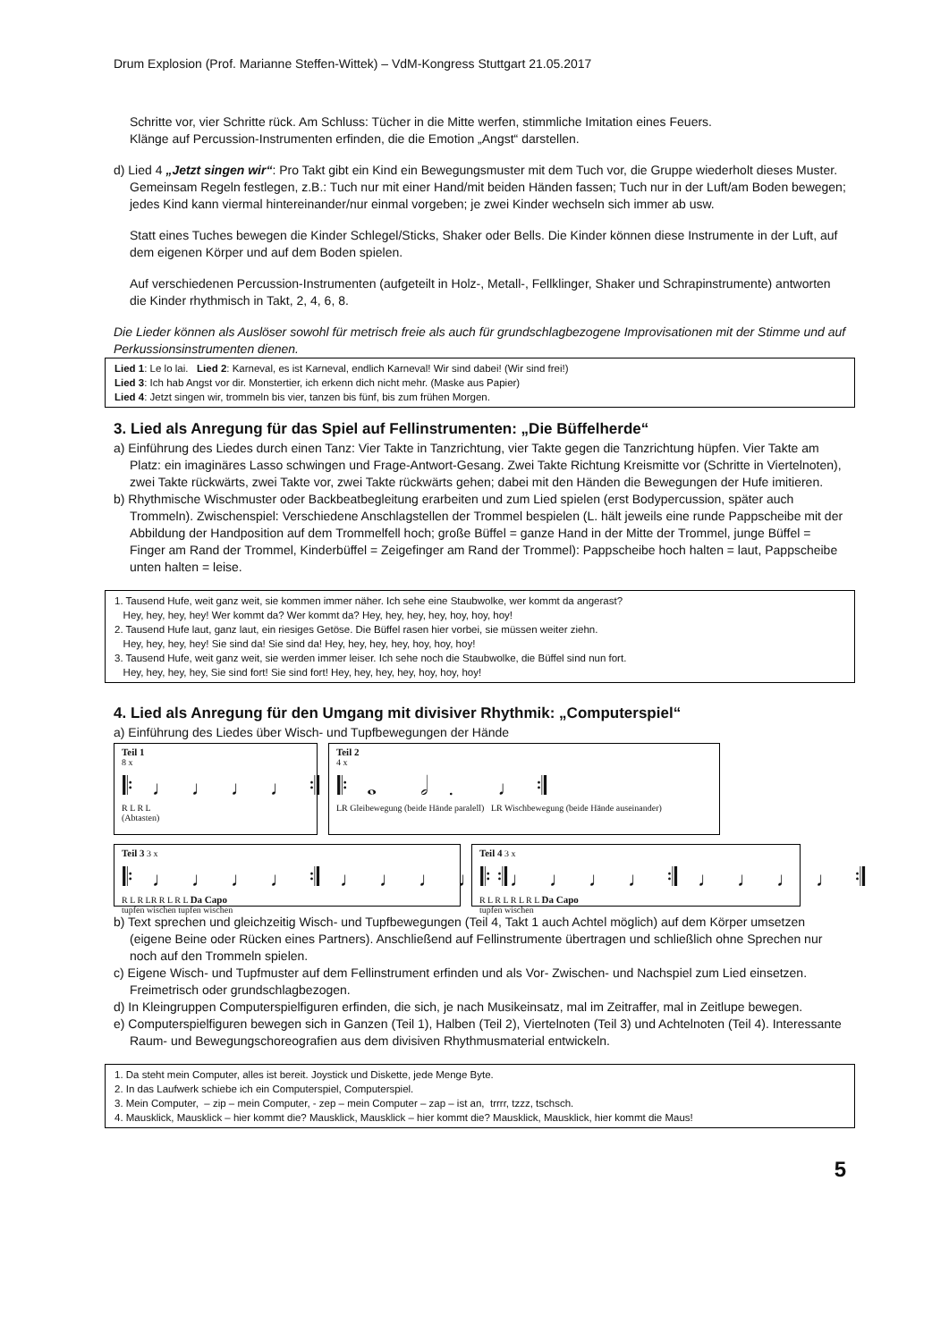Drum Explosion (Prof. Marianne Steffen-Wittek) – VdM-Kongress Stuttgart 21.05.2017
Schritte vor, vier Schritte rück. Am Schluss: Tücher in die Mitte werfen, stimmliche Imitation eines Feuers.
Klänge auf Percussion-Instrumenten erfinden, die die Emotion „Angst“ darstellen.
d) Lied 4 „Jetzt singen wir“: Pro Takt gibt ein Kind ein Bewegungsmuster mit dem Tuch vor, die Gruppe wiederholt dieses Muster. Gemeinsam Regeln festlegen, z.B.: Tuch nur mit einer Hand/mit beiden Händen fassen; Tuch nur in der Luft/am Boden bewegen; jedes Kind kann viermal hintereinander/nur einmal vorgeben; je zwei Kinder wechseln sich immer ab usw.
Statt eines Tuches bewegen die Kinder Schlegel/Sticks, Shaker oder Bells. Die Kinder können diese Instrumente in der Luft, auf dem eigenen Körper und auf dem Boden spielen.
Auf verschiedenen Percussion-Instrumenten (aufgeteilt in Holz-, Metall-, Fellklinger, Shaker und Schrapinstrumente) antworten die Kinder rhythmisch in Takt, 2, 4, 6, 8.
Die Lieder können als Auslöser sowohl für metrisch freie als auch für grundschlagbezogene Improvisationen mit der Stimme und auf Perkussionsinstrumenten dienen.
Lied 1: Le lo lai. Lied 2: Karneval, es ist Karneval, endlich Karneval! Wir sind dabei! (Wir sind frei!)
Lied 3: Ich hab Angst vor dir. Monstertier, ich erkenn dich nicht mehr. (Maske aus Papier)
Lied 4: Jetzt singen wir, trommeln bis vier, tanzen bis fünf, bis zum frühen Morgen.
3. Lied als Anregung für das Spiel auf Fellinstrumenten: „Die Büffelherde“
a) Einführung des Liedes durch einen Tanz: Vier Takte in Tanzrichtung, vier Takte gegen die Tanzrichtung hüpfen. Vier Takte am Platz: ein imaginäres Lasso schwingen und Frage-Antwort-Gesang. Zwei Takte Richtung Kreismitte vor (Schritte in Viertelnoten), zwei Takte rückwärts, zwei Takte vor, zwei Takte rückwärts gehen; dabei mit den Händen die Bewegungen der Hufe imitieren.
b) Rhythmische Wischmuster oder Backbeatbegleitung erarbeiten und zum Lied spielen (erst Bodypercussion, später auch Trommeln). Zwischenspiel: Verschiedene Anschlagstellen der Trommel bespielen (L. hält jeweils eine runde Pappscheibe mit der Abbildung der Handposition auf dem Trommelfell hoch; große Büffel = ganze Hand in der Mitte der Trommel, junge Büffel = Finger am Rand der Trommel, Kinderbüffel = Zeigefinger am Rand der Trommel): Pappscheibe hoch halten = laut, Pappscheibe unten halten = leise.
1. Tausend Hufe, weit ganz weit, sie kommen immer näher. Ich sehe eine Staubwolke, wer kommt da angerast?
Hey, hey, hey, hey! Wer kommt da? Wer kommt da? Hey, hey, hey, hey, hoy, hoy, hoy!
2. Tausend Hufe laut, ganz laut, ein riesiges Getöse. Die Büffel rasen hier vorbei, sie müssen weiter ziehn.
Hey, hey, hey, hey! Sie sind da! Sie sind da! Hey, hey, hey, hey, hoy, hoy, hoy!
3. Tausend Hufe, weit ganz weit, sie werden immer leiser. Ich sehe noch die Staubwolke, die Büffel sind nun fort.
Hey, hey, hey, hey, Sie sind fort! Sie sind fort! Hey, hey, hey, hey, hoy, hoy, hoy!
4. Lied als Anregung für den Umgang mit divisiver Rhythmik: „Computerspiel“
a) Einführung des Liedes über Wisch- und Tupfbewegungen der Hände
Teil 1
8 x
𝄆♩♩♩♩𝄇
R L R L
(Abtasten)
Teil 2
4 x
𝄆𝅝 𝅗𝅥. ♩𝄇
LR Gleibewegung (beide Hände paralell) LR Wischbewegung (beide Hände auseinander)
Teil 3 3 x 𝄆♩♩♩♩𝄇♩♩♩♩𝄇
R L R LR R L R L Da Capo
tupfen wischen tupfen wischen
Teil 4 3 x 𝄆♩♩♩♩𝄇♩♩♩♩𝄇
R L R L R L R L Da Capo
tupfen wischen
b) Text sprechen und gleichzeitig Wisch- und Tupfbewegungen (Teil 4, Takt 1 auch Achtel möglich) auf dem Körper umsetzen (eigene Beine oder Rücken eines Partners). Anschließend auf Fellinstrumente übertragen und schließlich ohne Sprechen nur noch auf den Trommeln spielen.
c) Eigene Wisch- und Tupfmuster auf dem Fellinstrument erfinden und als Vor- Zwischen- und Nachspiel zum Lied einsetzen. Freimetrisch oder grundschlagbezogen.
d) In Kleingruppen Computerspielfiguren erfinden, die sich, je nach Musikeinsatz, mal im Zeitraffer, mal in Zeitlupe bewegen.
e) Computerspielfiguren bewegen sich in Ganzen (Teil 1), Halben (Teil 2), Viertelnoten (Teil 3) und Achtelnoten (Teil 4). Interessante Raum- und Bewegungschoreografien aus dem divisiven Rhythmusmaterial entwickeln.
1. Da steht mein Computer, alles ist bereit. Joystick und Diskette, jede Menge Byte.
2. In das Laufwerk schiebe ich ein Computerspiel, Computerspiel.
3. Mein Computer, – zip – mein Computer, - zep – mein Computer – zap – ist an, trrrr, tzzz, tschsch.
4. Mausklick, Mausklick – hier kommt die? Mausklick, Mausklick – hier kommt die? Mausklick, Mausklick, hier kommt die Maus!
5